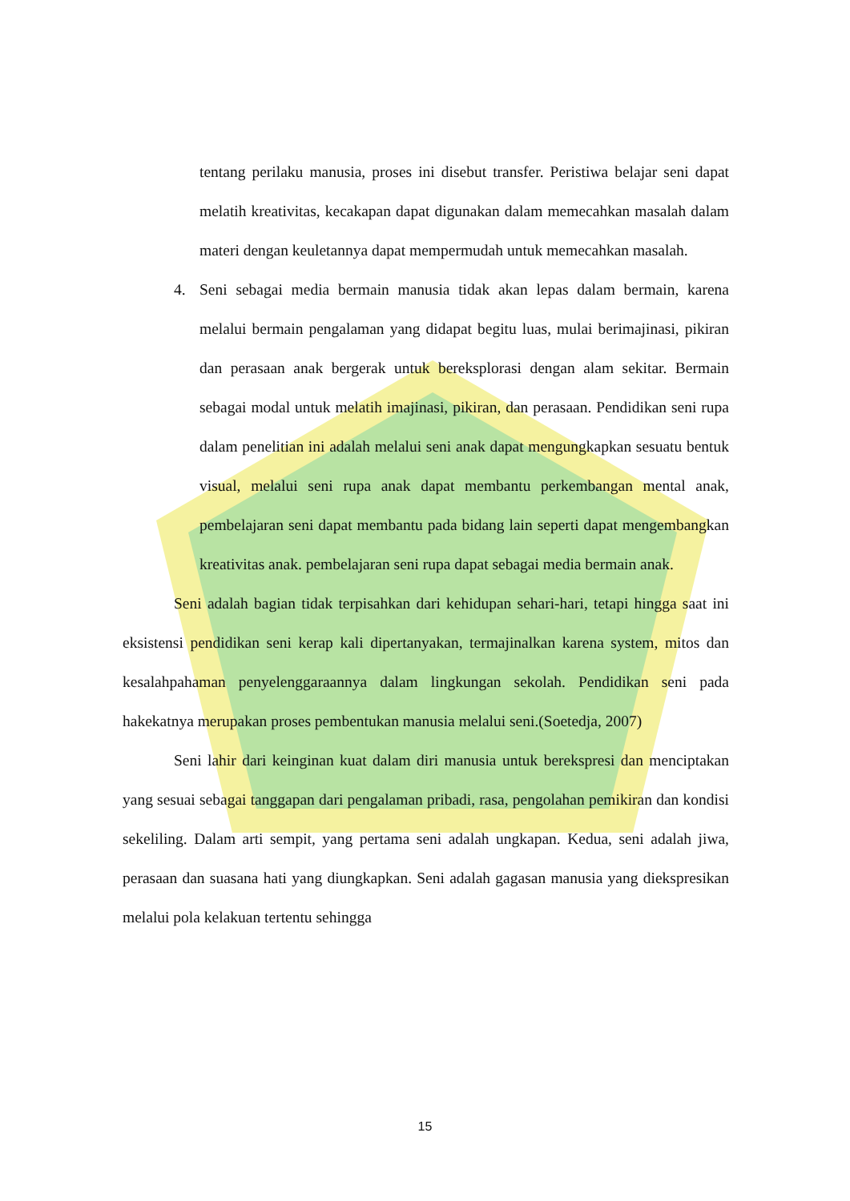tentang perilaku manusia, proses ini disebut transfer. Peristiwa belajar seni dapat melatih kreativitas, kecakapan dapat digunakan dalam memecahkan masalah dalam materi dengan keuletannya dapat mempermudah untuk memecahkan masalah.
4. Seni sebagai media bermain manusia tidak akan lepas dalam bermain, karena melalui bermain pengalaman yang didapat begitu luas, mulai berimajinasi, pikiran dan perasaan anak bergerak untuk bereksplorasi dengan alam sekitar. Bermain sebagai modal untuk melatih imajinasi, pikiran, dan perasaan. Pendidikan seni rupa dalam penelitian ini adalah melalui seni anak dapat mengungkapkan sesuatu bentuk visual, melalui seni rupa anak dapat membantu perkembangan mental anak, pembelajaran seni dapat membantu pada bidang lain seperti dapat mengembangkan kreativitas anak. pembelajaran seni rupa dapat sebagai media bermain anak.
Seni adalah bagian tidak terpisahkan dari kehidupan sehari-hari, tetapi hingga saat ini eksistensi pendidikan seni kerap kali dipertanyakan, termajinalkan karena system, mitos dan kesalahpahaman penyelenggaraannya dalam lingkungan sekolah. Pendidikan seni pada hakekatnya merupakan proses pembentukan manusia melalui seni.(Soetedja, 2007)
Seni lahir dari keinginan kuat dalam diri manusia untuk berekspresi dan menciptakan yang sesuai sebagai tanggapan dari pengalaman pribadi, rasa, pengolahan pemikiran dan kondisi sekeliling. Dalam arti sempit, yang pertama seni adalah ungkapan. Kedua, seni adalah jiwa, perasaan dan suasana hati yang diungkapkan. Seni adalah gagasan manusia yang diekspresikan melalui pola kelakuan tertentu sehingga
15